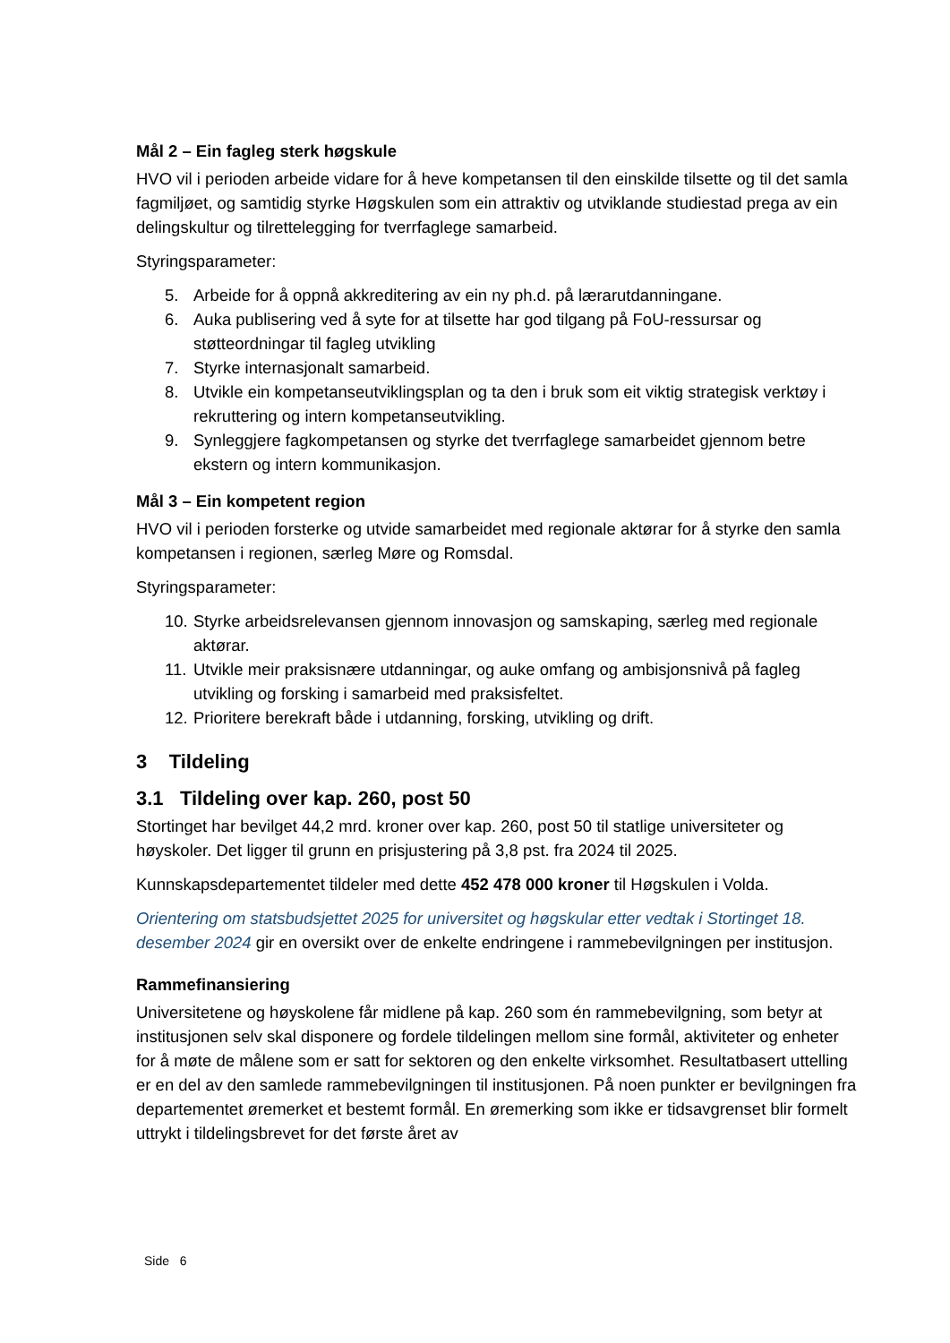Mål 2 – Ein fagleg sterk høgskule
HVO vil i perioden arbeide vidare for å heve kompetansen til den einskilde tilsette og til det samla fagmiljøet, og samtidig styrke Høgskulen som ein attraktiv og utviklande studiestad prega av ein delingskultur og tilrettelegging for tverrfaglege samarbeid.
Styringsparameter:
5. Arbeide for å oppnå akkreditering av ein ny ph.d. på lærarutdanningane.
6. Auka publisering ved å syte for at tilsette har god tilgang på FoU-ressursar og støtteordningar til fagleg utvikling
7. Styrke internasjonalt samarbeid.
8. Utvikle ein kompetanseutviklingsplan og ta den i bruk som eit viktig strategisk verktøy i rekruttering og intern kompetanseutvikling.
9. Synleggjere fagkompetansen og styrke det tverrfaglege samarbeidet gjennom betre ekstern og intern kommunikasjon.
Mål 3 – Ein kompetent region
HVO vil i perioden forsterke og utvide samarbeidet med regionale aktørar for å styrke den samla kompetansen i regionen, særleg Møre og Romsdal.
Styringsparameter:
10. Styrke arbeidsrelevansen gjennom innovasjon og samskaping, særleg med regionale aktørar.
11. Utvikle meir praksisnære utdanningar, og auke omfang og ambisjonsnivå på fagleg utvikling og forsking i samarbeid med praksisfeltet.
12. Prioritere berekraft både i utdanning, forsking, utvikling og drift.
3 Tildeling
3.1 Tildeling over kap. 260, post 50
Stortinget har bevilget 44,2 mrd. kroner over kap. 260, post 50 til statlige universiteter og høyskoler. Det ligger til grunn en prisjustering på 3,8 pst. fra 2024 til 2025.
Kunnskapsdepartementet tildeler med dette 452 478 000 kroner til Høgskulen i Volda.
Orientering om statsbudsjettet 2025 for universitet og høgskular etter vedtak i Stortinget 18. desember 2024 gir en oversikt over de enkelte endringene i rammebevilgningen per institusjon.
Rammefinansiering
Universitetene og høyskolene får midlene på kap. 260 som én rammebevilgning, som betyr at institusjonen selv skal disponere og fordele tildelingen mellom sine formål, aktiviteter og enheter for å møte de målene som er satt for sektoren og den enkelte virksomhet. Resultatbasert uttelling er en del av den samlede rammebevilgningen til institusjonen. På noen punkter er bevilgningen fra departementet øremerket et bestemt formål. En øremerking som ikke er tidsavgrenset blir formelt uttrykt i tildelingsbrevet for det første året av
Side 6